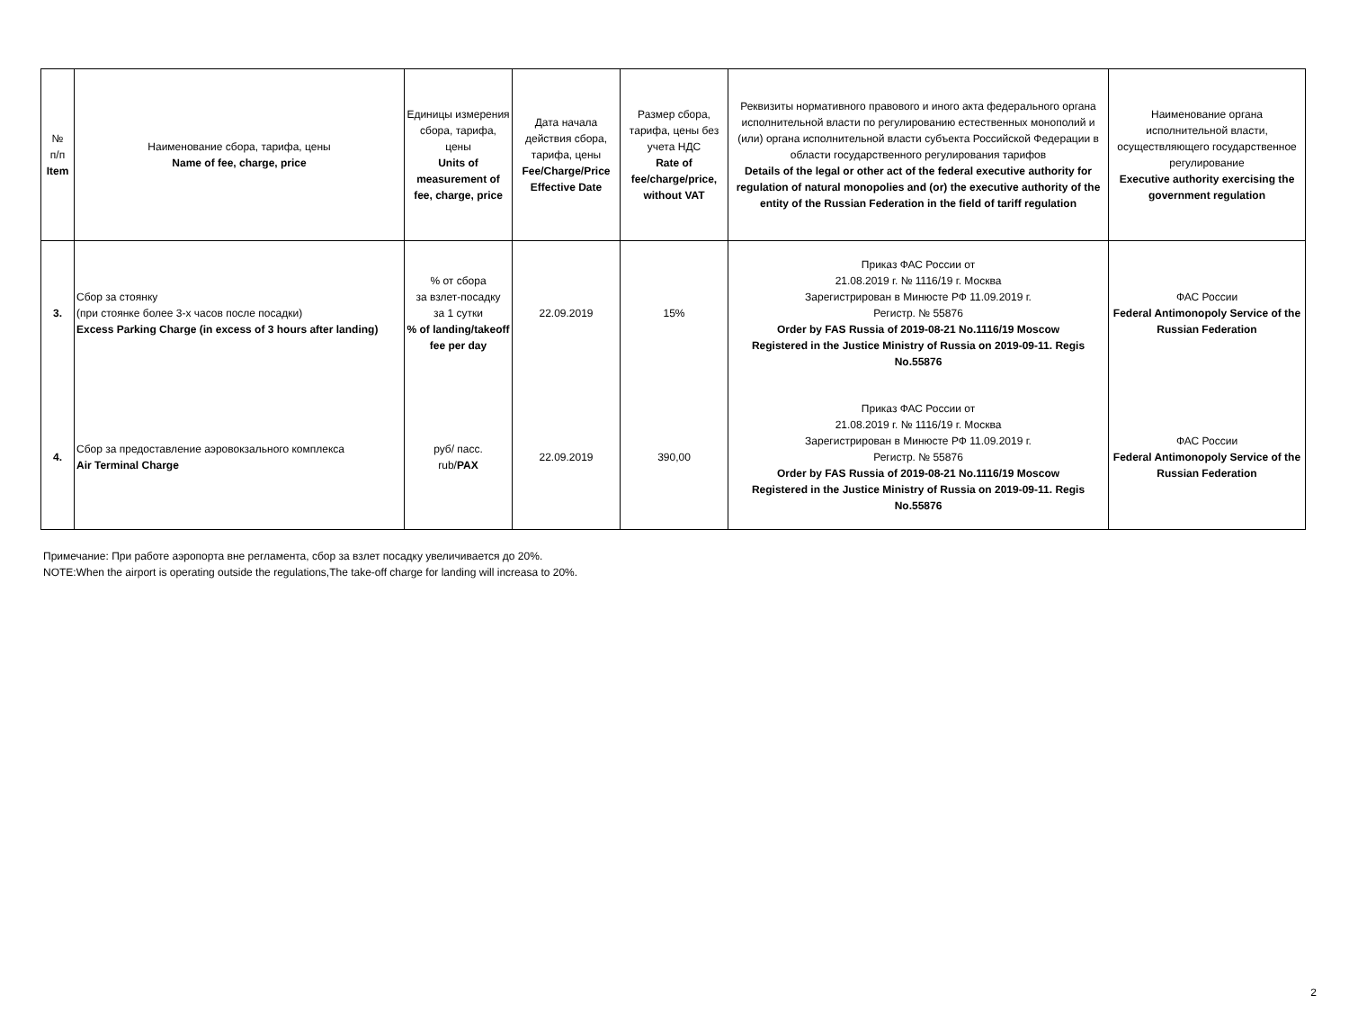| № п/п Item | Наименование сбора, тарифа, цены Name of fee, charge, price | Единицы измерения сбора, тарифа, цены Units of measurement of fee, charge, price | Дата начала действия сбора, тарифа, цены Fee/Charge/Price Effective Date | Размер сбора, тарифа, цены без учета НДС Rate of fee/charge/price, without VAT | Реквизиты нормативного правового и иного акта федерального органа исполнительной власти по регулированию естественных монополий и (или) органа исполнительной власти субъекта Российской Федерации в области государственного регулирования тарифов Details of the legal or other act of the federal executive authority for regulation of natural monopolies and (or) the executive authority of the entity of the Russian Federation in the field of tariff regulation | Наименование органа исполнительной власти, осуществляющего государственное регулирование Executive authority exercising the government regulation |
| --- | --- | --- | --- | --- | --- | --- |
| 3. | Сбор за стоянку (при стоянке более 3-х часов после посадки) Excess Parking Charge (in excess of 3 hours after landing) | % от сбора за взлет-посадку за 1 сутки % of landing/takeoff fee per day | 22.09.2019 | 15% | Приказ ФАС России от 21.08.2019 г. № 1116/19 г. Москва Зарегистрирован в Минюсте РФ 11.09.2019 г. Регистр. № 55876 Order by FAS Russia of 2019-08-21 No.1116/19 Moscow Registered in the Justice Ministry of Russia on 2019-09-11. Regis No.55876 | ФАС России Federal Antimonopoly Service of the Russian Federation |
| 4. | Сбор за предоставление аэровокзального комплекса Air Terminal Charge | руб/ пасс. rub/ PAX | 22.09.2019 | 390,00 | Приказ ФАС России от 21.08.2019 г. № 1116/19 г. Москва Зарегистрирован в Минюсте РФ 11.09.2019 г. Регистр. № 55876 Order by FAS Russia of 2019-08-21 No.1116/19 Moscow Registered in the Justice Ministry of Russia on 2019-09-11. Regis No.55876 | ФАС России Federal Antimonopoly Service of the Russian Federation |
Примечание: При работе аэропорта вне регламента, сбор за взлет посадку увеличивается до 20%.
NOTE:When the airport is operating outside the regulations,The take-off charge for landing will increasa to 20%.
2